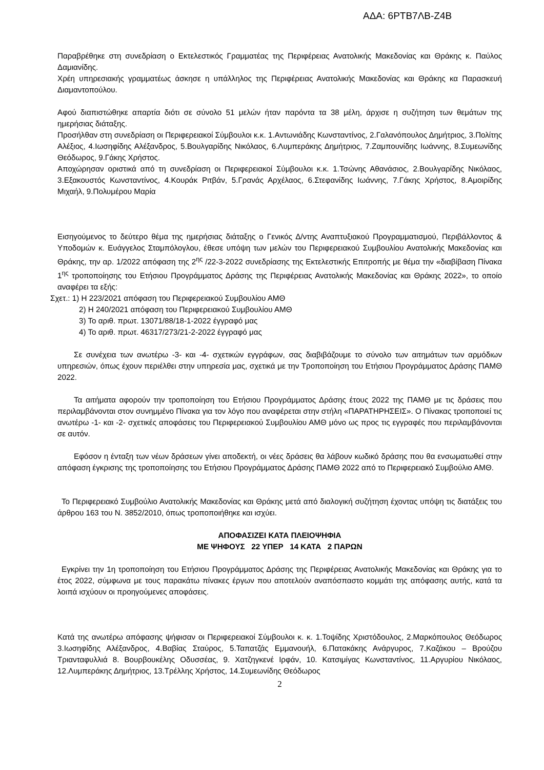ΑΔΑ: 6ΡΤΒ7ΛΒ-Ζ4Β
Παραβρέθηκε στη συνεδρίαση ο Εκτελεστικός Γραμματέας της Περιφέρειας Ανατολικής Μακεδονίας και Θράκης κ. Παύλος Δαμιανίδης.
Χρέη υπηρεσιακής γραμματέως άσκησε η υπάλληλος της Περιφέρειας Ανατολικής Μακεδονίας και Θράκης κα Παρασκευή Διαμαντοπούλου.
Αφού διαπιστώθηκε απαρτία διότι σε σύνολο 51 μελών ήταν παρόντα τα 38 μέλη, άρχισε η συζήτηση των θεμάτων της ημερήσιας διάταξης.
Προσήλθαν στη συνεδρίαση οι Περιφερειακοί Σύμβουλοι κ.κ. 1.Αντωνιάδης Κωνσταντίνος, 2.Γαλανόπουλος Δημήτριος, 3.Πολίτης Αλέξιος, 4.Ιωσηφίδης Αλέξανδρος, 5.Βουλγαρίδης Νικόλαος, 6.Λυμπεράκης Δημήτριος, 7.Ζαμπουνίδης Ιωάννης, 8.Συμεωνίδης Θεόδωρος, 9.Γάκης Χρήστος.
Αποχώρησαν οριστικά από τη συνεδρίαση οι Περιφερειακοί Σύμβουλοι κ.κ. 1.Τσώνης Αθανάσιος, 2.Βουλγαρίδης Νικόλαος, 3.Εξακουστός Κωνσταντίνος, 4.Κουράκ Ριτβάν, 5.Γρανάς Αρχέλαος, 6.Στεφανίδης Ιωάννης, 7.Γάκης Χρήστος, 8.Αμοιρίδης Μιχαήλ, 9.Πολυμέρου Μαρία
Εισηγούμενος το δεύτερο θέμα της ημερήσιας διάταξης ο Γενικός Δ/ντης Αναπτυξιακού Προγραμματισμού, Περιβάλλοντος & Υποδομών κ. Ευάγγελος Σταμπόλογλου, έθεσε υπόψη των μελών του Περιφερειακού Συμβουλίου Ανατολικής Μακεδονίας και Θράκης, την αρ. 1/2022 απόφαση της 2<sup>ης</sup> /22-3-2022 συνεδρίασης της Εκτελεστικής Επιτροπής με θέμα την «διαβίβαση Πίνακα 1<sup>ης</sup> τροποποίησης του Ετήσιου Προγράμματος Δράσης της Περιφέρειας Ανατολικής Μακεδονίας και Θράκης 2022», το οποίο αναφέρει τα εξής:
Σχετ.: 1) Η 223/2021 απόφαση του Περιφερειακού Συμβουλίου ΑΜΘ
2) Η 240/2021 απόφαση του Περιφερειακού Συμβουλίου ΑΜΘ
3) Το αριθ. πρωτ. 13071/88/18-1-2022 έγγραφό μας
4) Το αριθ. πρωτ. 46317/273/21-2-2022 έγγραφό μας
Σε συνέχεια των ανωτέρω -3- και -4- σχετικών εγγράφων, σας διαβιβάζουμε το σύνολο των αιτημάτων των αρμόδιων υπηρεσιών, όπως έχουν περιέλθει στην υπηρεσία μας, σχετικά με την Τροποποίηση του Ετήσιου Προγράμματος Δράσης ΠΑΜΘ 2022.
Τα αιτήματα αφορούν την τροποποίηση του Ετήσιου Προγράμματος Δράσης έτους 2022 της ΠΑΜΘ με τις δράσεις που περιλαμβάνονται στον συνημμένο Πίνακα για τον λόγο που αναφέρεται στην στήλη «ΠΑΡΑΤΗΡΗΣΕΙΣ». Ο Πίνακας τροποποιεί τις ανωτέρω -1- και -2- σχετικές αποφάσεις του Περιφερειακού Συμβουλίου ΑΜΘ μόνο ως προς τις εγγραφές που περιλαμβάνονται σε αυτόν.
Εφόσον η ένταξη των νέων δράσεων γίνει αποδεκτή, οι νέες δράσεις θα λάβουν κωδικό δράσης που θα ενσωματωθεί στην απόφαση έγκρισης της τροποποίησης του Ετήσιου Προγράμματος Δράσης ΠΑΜΘ 2022 από το Περιφερειακό Συμβούλιο ΑΜΘ.
Το Περιφερειακό Συμβούλιο Ανατολικής Μακεδονίας και Θράκης μετά από διαλογική συζήτηση έχοντας υπόψη τις διατάξεις του άρθρου 163 του Ν. 3852/2010, όπως τροποποιήθηκε και ισχύει.
ΑΠΟΦΑΣΙΖΕΙ ΚΑΤΑ ΠΛΕΙΟΨΗΦΙΑ
ΜΕ ΨΗΦΟΥΣ 22 ΥΠΕΡ 14 ΚΑΤΑ 2 ΠΑΡΩΝ
Εγκρίνει την 1η τροποποίηση του Ετήσιου Προγράμματος Δράσης της Περιφέρειας Ανατολικής Μακεδονίας και Θράκης για το έτος 2022, σύμφωνα με τους παρακάτω πίνακες έργων που αποτελούν αναπόσπαστο κομμάτι της απόφασης αυτής, κατά τα λοιπά ισχύουν οι προηγούμενες αποφάσεις.
Κατά της ανωτέρω απόφασης ψήφισαν οι Περιφερειακοί Σύμβουλοι κ. κ. 1.Τοψίδης Χριστόδουλος, 2.Μαρκόπουλος Θεόδωρος 3.Ιωσηφίδης Αλέξανδρος, 4.Βαβίας Σταύρος, 5.Ταπατζάς Εμμανουήλ, 6.Πατακάκης Ανάργυρος, 7.Καζάκου – Βρούζου Τριανταφυλλιά 8. Βουρβουκέλης Οδυσσέας, 9. Χατζηγκενέ Ιρφάν, 10. Κατσιμίγας Κωνσταντίνος, 11.Αργυρίου Νικόλαος, 12.Λυμπεράκης Δημήτριος, 13.Τρέλλης Χρήστος, 14.Συμεωνίδης Θεόδωρος
2